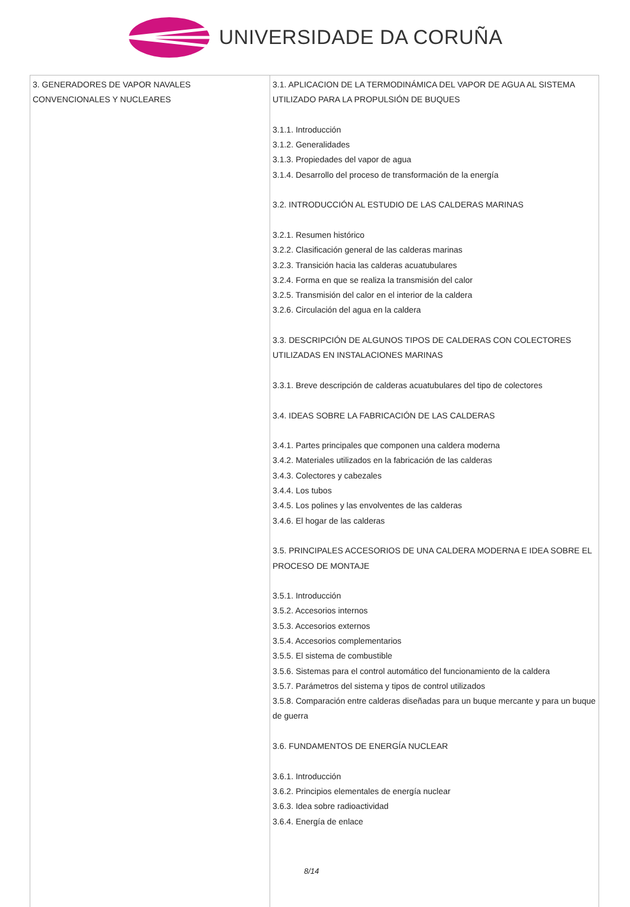UNIVERSIDADE DA CORUÑA
| 3. GENERADORES DE VAPOR NAVALES CONVENCIONALES Y NUCLEARES | 3.1. APLICACION DE LA TERMODINÁMICA DEL VAPOR DE AGUA AL SISTEMA UTILIZADO PARA LA PROPULSIÓN DE BUQUES 3.1.1. Introducción 3.1.2. Generalidades 3.1.3. Propiedades del vapor de agua 3.1.4. Desarrollo del proceso de transformación de la energía 3.2. INTRODUCCIÓN AL ESTUDIO DE LAS CALDERAS MARINAS 3.2.1. Resumen histórico 3.2.2. Clasificación general de las calderas marinas 3.2.3. Transición hacia las calderas acuatubulares 3.2.4. Forma en que se realiza la transmisión del calor 3.2.5. Transmisión del calor en el interior de la caldera 3.2.6. Circulación del agua en la caldera 3.3. DESCRIPCIÓN DE ALGUNOS TIPOS DE CALDERAS CON COLECTORES UTILIZADAS EN INSTALACIONES MARINAS 3.3.1. Breve descripción de calderas acuatubulares del tipo de colectores 3.4. IDEAS SOBRE LA FABRICACIÓN DE LAS CALDERAS 3.4.1. Partes principales que componen una caldera moderna 3.4.2. Materiales utilizados en la fabricación de las calderas 3.4.3. Colectores y cabezales 3.4.4. Los tubos 3.4.5. Los polines y las envolventes de las calderas 3.4.6. El hogar de las calderas 3.5. PRINCIPALES ACCESORIOS DE UNA CALDERA MODERNA E IDEA SOBRE EL PROCESO DE MONTAJE 3.5.1. Introducción 3.5.2. Accesorios internos 3.5.3. Accesorios externos 3.5.4. Accesorios complementarios 3.5.5. El sistema de combustible 3.5.6. Sistemas para el control automático del funcionamiento de la caldera 3.5.7. Parámetros del sistema y tipos de control utilizados 3.5.8. Comparación entre calderas diseñadas para un buque mercante y para un buque de guerra 3.6. FUNDAMENTOS DE ENERGÍA NUCLEAR 3.6.1. Introducción 3.6.2. Principios elementales de energía nuclear 3.6.3. Idea sobre radioactividad 3.6.4. Energía de enlace |
8/14